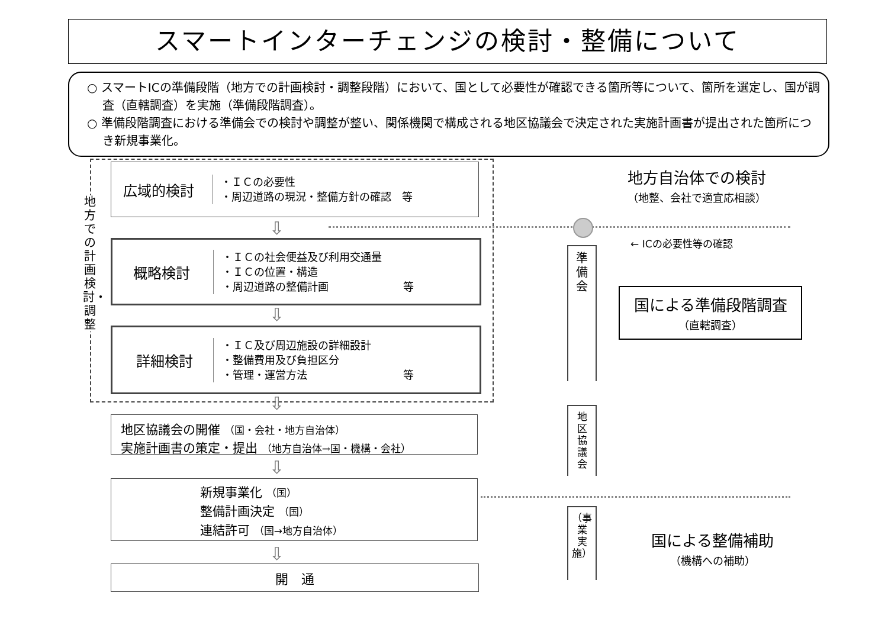スマートインターチェンジの検討・整備について
○ スマートICの準備段階（地方での計画検討・調整段階）において、国として必要性が確認できる箇所等について、箇所を選定し、国が調査（直轄調査）を実施（準備段階調査）。
○ 準備段階調査における準備会での検討や調整が整い、関係機関で構成される地区協議会で決定された実施計画書が提出された箇所につき新規事業化。
地方での計画検討・調整
広域的検討
・ＩＣの必要性
・周辺道路の現況・整備方針の確認　等
⇩
概略検討
・ＩＣの社会便益及び利用交通量
・ＩＣの位置・構造
・周辺道路の整備計画　　　　　　　等
⇩
詳細検討
・ＩＣ及び周辺施設の詳細設計
・整備費用及び負担区分
・管理・運営方法　　　　　　　　　等
⇩
地区協議会の開催 （国・会社・地方自治体）
実施計画書の策定・提出 （地方自治体→国・機構・会社）
⇩
新規事業化 （国）
整備計画決定 （国）
連結許可 （国→地方自治体）
⇩
開　通
地方自治体での検討
（地整、会社で適宜応相談）
← ICの必要性等の確認
準
備
会
国による準備段階調査
（直轄調査）
地
区
協
議
会
（事
業
実
施）
国による整備補助
（機構への補助）